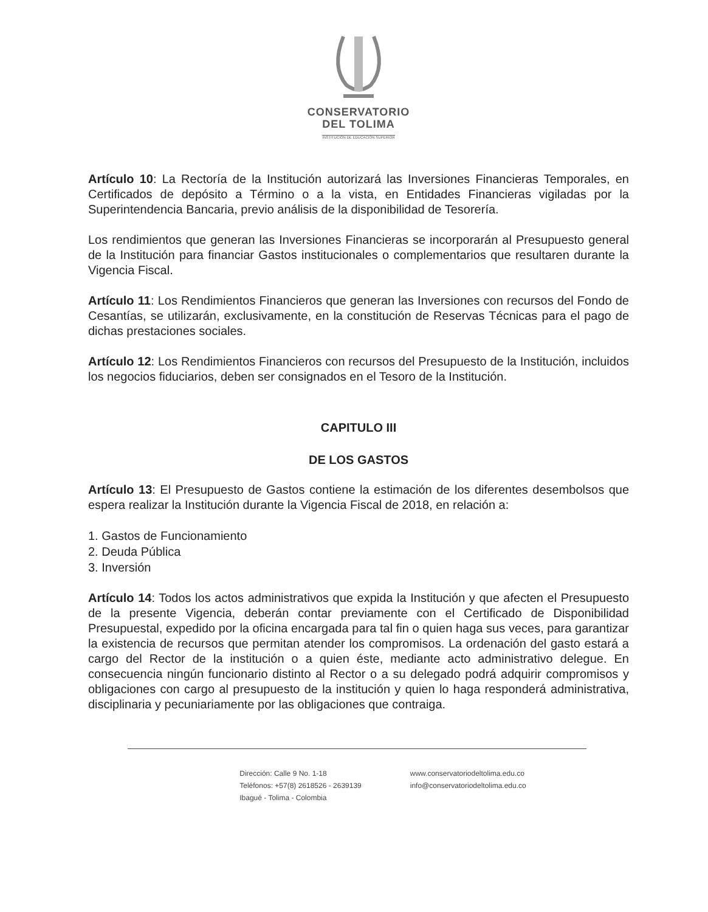CONSERVATORIO
DEL TOLIMA
INSTITUCIÓN DE EDUCACIÓN SUPERIOR
Artículo 10: La Rectoría de la Institución autorizará las Inversiones Financieras Temporales, en Certificados de depósito a Término o a la vista, en Entidades Financieras vigiladas por la Superintendencia Bancaria, previo análisis de la disponibilidad de Tesorería.
Los rendimientos que generan las Inversiones Financieras se incorporarán al Presupuesto general de la Institución para financiar Gastos institucionales o complementarios que resultaren durante la Vigencia Fiscal.
Artículo 11: Los Rendimientos Financieros que generan las Inversiones con recursos del Fondo de Cesantías, se utilizarán, exclusivamente, en la constitución de Reservas Técnicas para el pago de dichas prestaciones sociales.
Artículo 12: Los Rendimientos Financieros con recursos del Presupuesto de la Institución, incluidos los negocios fiduciarios, deben ser consignados en el Tesoro de la Institución.
CAPITULO III
DE LOS GASTOS
Artículo 13: El Presupuesto de Gastos contiene la estimación de los diferentes desembolsos que espera realizar la Institución durante la Vigencia Fiscal de 2018, en relación a:
1. Gastos de Funcionamiento
2. Deuda Pública
3. Inversión
Artículo 14: Todos los actos administrativos que expida la Institución y que afecten el Presupuesto de la presente Vigencia, deberán contar previamente con el Certificado de Disponibilidad Presupuestal, expedido por la oficina encargada para tal fin o quien haga sus veces, para garantizar la existencia de recursos que permitan atender los compromisos. La ordenación del gasto estará a cargo del Rector de la institución o a quien éste, mediante acto administrativo delegue. En consecuencia ningún funcionario distinto al Rector o a su delegado podrá adquirir compromisos y obligaciones con cargo al presupuesto de la institución y quien lo haga responderá administrativa, disciplinaria y pecuniariamente por las obligaciones que contraiga.
Dirección: Calle 9 No. 1-18
Teléfonos: +57(8) 2618526 - 2639139
Ibagué - Tolima - Colombia
www.conservatoriodeltolima.edu.co
info@conservatoriodeltolima.edu.co